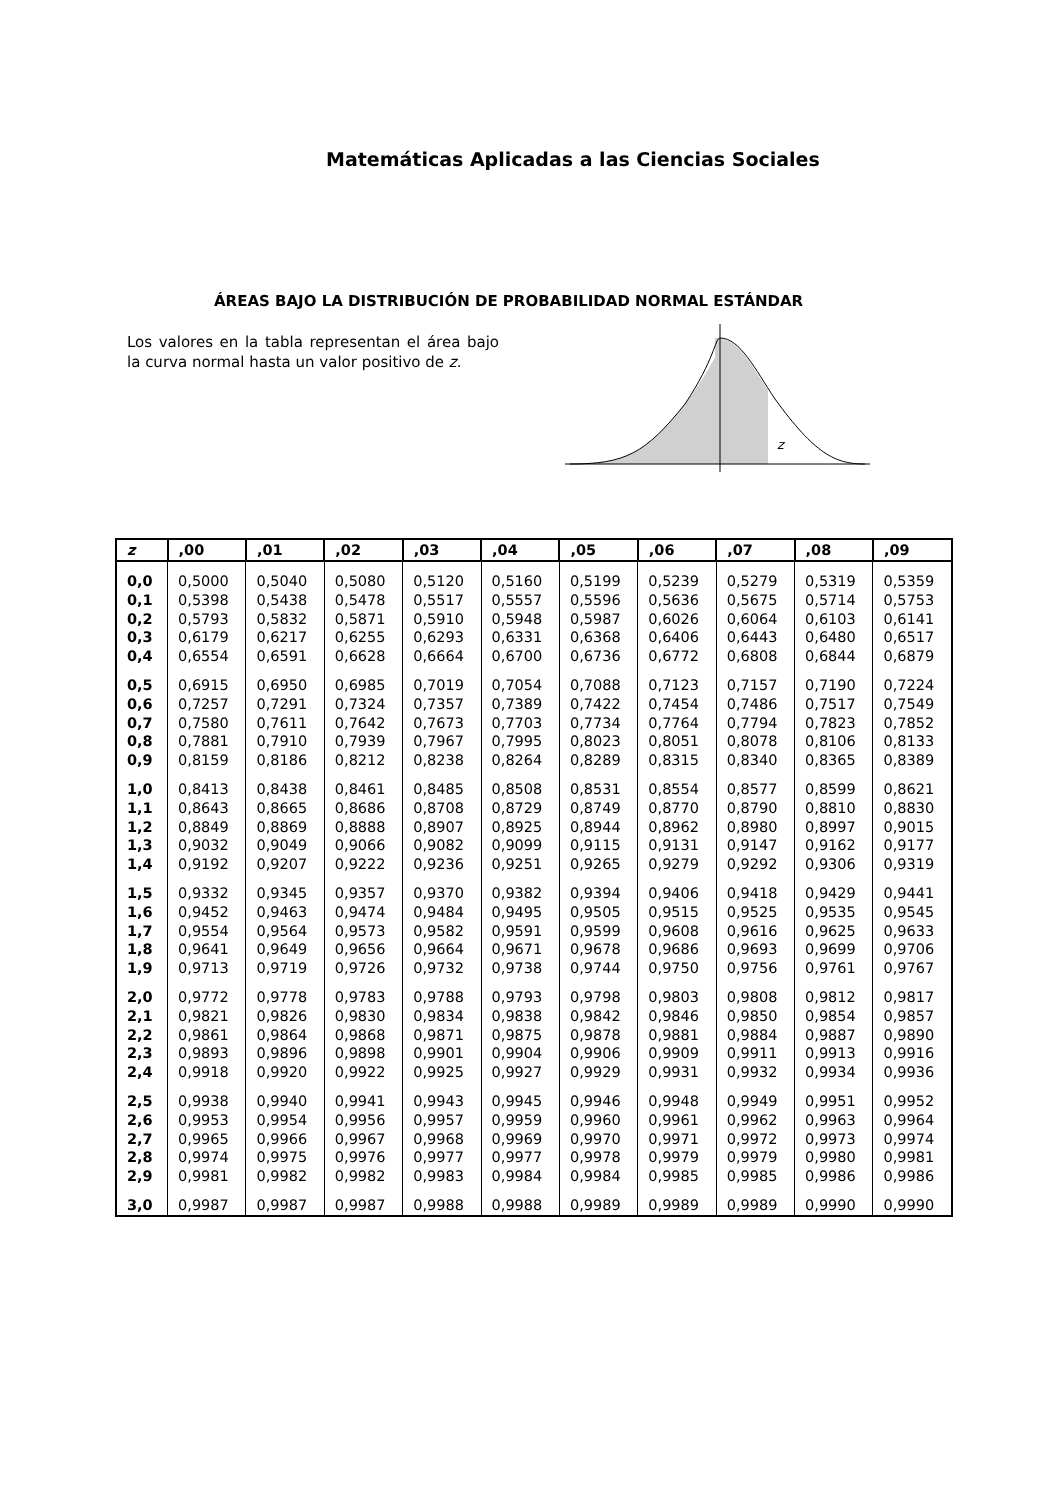Matemáticas Aplicadas a las Ciencias Sociales
ÁREAS BAJO LA DISTRIBUCIÓN DE PROBABILIDAD NORMAL ESTÁNDAR
Los valores en la tabla representan el área bajo la curva normal hasta un valor positivo de z.
z
| z | ,00 | ,01 | ,02 | ,03 | ,04 | ,05 | ,06 | ,07 | ,08 | ,09 |
| --- | --- | --- | --- | --- | --- | --- | --- | --- | --- | --- |
| 0,0 | 0,5000 | 0,5040 | 0,5080 | 0,5120 | 0,5160 | 0,5199 | 0,5239 | 0,5279 | 0,5319 | 0,5359 |
| 0,1 | 0,5398 | 0,5438 | 0,5478 | 0,5517 | 0,5557 | 0,5596 | 0,5636 | 0,5675 | 0,5714 | 0,5753 |
| 0,2 | 0,5793 | 0,5832 | 0,5871 | 0,5910 | 0,5948 | 0,5987 | 0,6026 | 0,6064 | 0,6103 | 0,6141 |
| 0,3 | 0,6179 | 0,6217 | 0,6255 | 0,6293 | 0,6331 | 0,6368 | 0,6406 | 0,6443 | 0,6480 | 0,6517 |
| 0,4 | 0,6554 | 0,6591 | 0,6628 | 0,6664 | 0,6700 | 0,6736 | 0,6772 | 0,6808 | 0,6844 | 0,6879 |
| 0,5 | 0,6915 | 0,6950 | 0,6985 | 0,7019 | 0,7054 | 0,7088 | 0,7123 | 0,7157 | 0,7190 | 0,7224 |
| 0,6 | 0,7257 | 0,7291 | 0,7324 | 0,7357 | 0,7389 | 0,7422 | 0,7454 | 0,7486 | 0,7517 | 0,7549 |
| 0,7 | 0,7580 | 0,7611 | 0,7642 | 0,7673 | 0,7703 | 0,7734 | 0,7764 | 0,7794 | 0,7823 | 0,7852 |
| 0,8 | 0,7881 | 0,7910 | 0,7939 | 0,7967 | 0,7995 | 0,8023 | 0,8051 | 0,8078 | 0,8106 | 0,8133 |
| 0,9 | 0,8159 | 0,8186 | 0,8212 | 0,8238 | 0,8264 | 0,8289 | 0,8315 | 0,8340 | 0,8365 | 0,8389 |
| 1,0 | 0,8413 | 0,8438 | 0,8461 | 0,8485 | 0,8508 | 0,8531 | 0,8554 | 0,8577 | 0,8599 | 0,8621 |
| 1,1 | 0,8643 | 0,8665 | 0,8686 | 0,8708 | 0,8729 | 0,8749 | 0,8770 | 0,8790 | 0,8810 | 0,8830 |
| 1,2 | 0,8849 | 0,8869 | 0,8888 | 0,8907 | 0,8925 | 0,8944 | 0,8962 | 0,8980 | 0,8997 | 0,9015 |
| 1,3 | 0,9032 | 0,9049 | 0,9066 | 0,9082 | 0,9099 | 0,9115 | 0,9131 | 0,9147 | 0,9162 | 0,9177 |
| 1,4 | 0,9192 | 0,9207 | 0,9222 | 0,9236 | 0,9251 | 0,9265 | 0,9279 | 0,9292 | 0,9306 | 0,9319 |
| 1,5 | 0,9332 | 0,9345 | 0,9357 | 0,9370 | 0,9382 | 0,9394 | 0,9406 | 0,9418 | 0,9429 | 0,9441 |
| 1,6 | 0,9452 | 0,9463 | 0,9474 | 0,9484 | 0,9495 | 0,9505 | 0,9515 | 0,9525 | 0,9535 | 0,9545 |
| 1,7 | 0,9554 | 0,9564 | 0,9573 | 0,9582 | 0,9591 | 0,9599 | 0,9608 | 0,9616 | 0,9625 | 0,9633 |
| 1,8 | 0,9641 | 0,9649 | 0,9656 | 0,9664 | 0,9671 | 0,9678 | 0,9686 | 0,9693 | 0,9699 | 0,9706 |
| 1,9 | 0,9713 | 0,9719 | 0,9726 | 0,9732 | 0,9738 | 0,9744 | 0,9750 | 0,9756 | 0,9761 | 0,9767 |
| 2,0 | 0,9772 | 0,9778 | 0,9783 | 0,9788 | 0,9793 | 0,9798 | 0,9803 | 0,9808 | 0,9812 | 0,9817 |
| 2,1 | 0,9821 | 0,9826 | 0,9830 | 0,9834 | 0,9838 | 0,9842 | 0,9846 | 0,9850 | 0,9854 | 0,9857 |
| 2,2 | 0,9861 | 0,9864 | 0,9868 | 0,9871 | 0,9875 | 0,9878 | 0,9881 | 0,9884 | 0,9887 | 0,9890 |
| 2,3 | 0,9893 | 0,9896 | 0,9898 | 0,9901 | 0,9904 | 0,9906 | 0,9909 | 0,9911 | 0,9913 | 0,9916 |
| 2,4 | 0,9918 | 0,9920 | 0,9922 | 0,9925 | 0,9927 | 0,9929 | 0,9931 | 0,9932 | 0,9934 | 0,9936 |
| 2,5 | 0,9938 | 0,9940 | 0,9941 | 0,9943 | 0,9945 | 0,9946 | 0,9948 | 0,9949 | 0,9951 | 0,9952 |
| 2,6 | 0,9953 | 0,9954 | 0,9956 | 0,9957 | 0,9959 | 0,9960 | 0,9961 | 0,9962 | 0,9963 | 0,9964 |
| 2,7 | 0,9965 | 0,9966 | 0,9967 | 0,9968 | 0,9969 | 0,9970 | 0,9971 | 0,9972 | 0,9973 | 0,9974 |
| 2,8 | 0,9974 | 0,9975 | 0,9976 | 0,9977 | 0,9977 | 0,9978 | 0,9979 | 0,9979 | 0,9980 | 0,9981 |
| 2,9 | 0,9981 | 0,9982 | 0,9982 | 0,9983 | 0,9984 | 0,9984 | 0,9985 | 0,9985 | 0,9986 | 0,9986 |
| 3,0 | 0,9987 | 0,9987 | 0,9987 | 0,9988 | 0,9988 | 0,9989 | 0,9989 | 0,9989 | 0,9990 | 0,9990 |